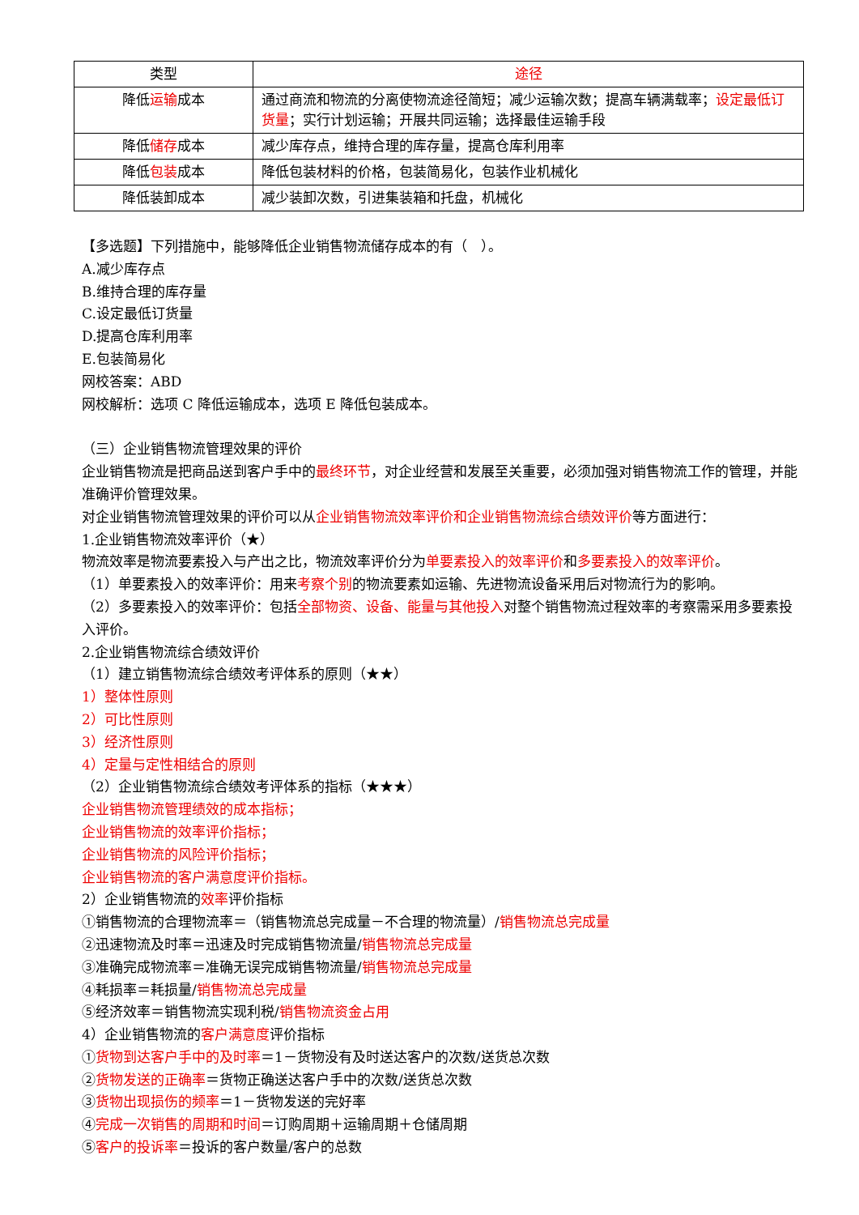| 类型 | 途径 |
| --- | --- |
| 降低 运输 成本 | 通过商流和物流的分离使物流途径简短；减少运输次数；提高车辆满载率； 设定最低订货量 ；实行计划运输；开展共同运输；选择最佳运输手段 |
| 降低 储存 成本 | 减少库存点，维持合理的库存量，提高仓库利用率 |
| 降低 包装 成本 | 降低包装材料的价格，包装简易化，包装作业机械化 |
| 降低装卸成本 | 减少装卸次数，引进集装箱和托盘，机械化 |
【多选题】下列措施中，能够降低企业销售物流储存成本的有（　）。
A.减少库存点
B.维持合理的库存量
C.设定最低订货量
D.提高仓库利用率
E.包装简易化
网校答案：ABD
网校解析：选项 C 降低运输成本，选项 E 降低包装成本。
（三）企业销售物流管理效果的评价
企业销售物流是把商品送到客户手中的最终环节，对企业经营和发展至关重要，必须加强对销售物流工作的管理，并能准确评价管理效果。
对企业销售物流管理效果的评价可以从企业销售物流效率评价和企业销售物流综合绩效评价等方面进行：
1.企业销售物流效率评价（★）
物流效率是物流要素投入与产出之比，物流效率评价分为单要素投入的效率评价和多要素投入的效率评价。
（1）单要素投入的效率评价：用来考察个别的物流要素如运输、先进物流设备采用后对物流行为的影响。
（2）多要素投入的效率评价：包括全部物资、设备、能量与其他投入对整个销售物流过程效率的考察需采用多要素投入评价。
2.企业销售物流综合绩效评价
（1）建立销售物流综合绩效考评体系的原则（★★）
1）整体性原则
2）可比性原则
3）经济性原则
4）定量与定性相结合的原则
（2）企业销售物流综合绩效考评体系的指标（★★★）
企业销售物流管理绩效的成本指标；
企业销售物流的效率评价指标；
企业销售物流的风险评价指标；
企业销售物流的客户满意度评价指标。
2）企业销售物流的效率评价指标
①销售物流的合理物流率＝（销售物流总完成量－不合理的物流量）/销售物流总完成量
②迅速物流及时率＝迅速及时完成销售物流量/销售物流总完成量
③准确完成物流率＝准确无误完成销售物流量/销售物流总完成量
④耗损率＝耗损量/销售物流总完成量
⑤经济效率＝销售物流实现利税/销售物流资金占用
4）企业销售物流的客户满意度评价指标
①货物到达客户手中的及时率＝1－货物没有及时送达客户的次数/送货总次数
②货物发送的正确率＝货物正确送达客户手中的次数/送货总次数
③货物出现损伤的频率＝1－货物发送的完好率
④完成一次销售的周期和时间＝订购周期＋运输周期＋仓储周期
⑤客户的投诉率＝投诉的客户数量/客户的总数